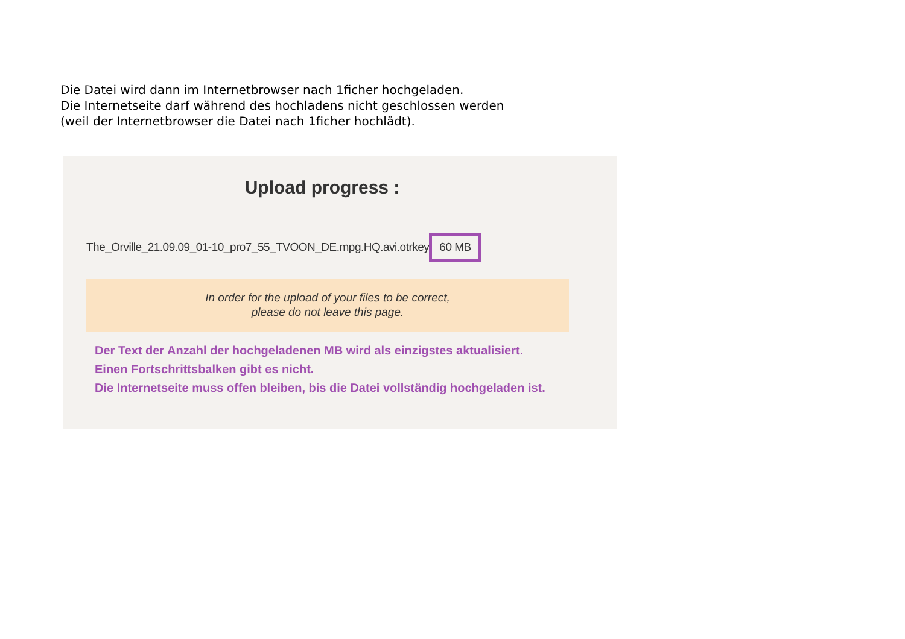Die Datei wird dann im Internetbrowser nach 1ficher hochgeladen.
Die Internetseite darf während des hochladens nicht geschlossen werden
(weil der Internetbrowser die Datei nach 1ficher hochlädt).
Upload progress :
The_Orville_21.09.09_01-10_pro7_55_TVOON_DE.mpg.HQ.avi.otrkey 60 MB
In order for the upload of your files to be correct,
please do not leave this page.
Der Text der Anzahl der hochgeladenen MB wird als einzigstes aktualisiert.
Einen Fortschrittsbalken gibt es nicht.
Die Internetseite muss offen bleiben, bis die Datei vollständig hochgeladen ist.